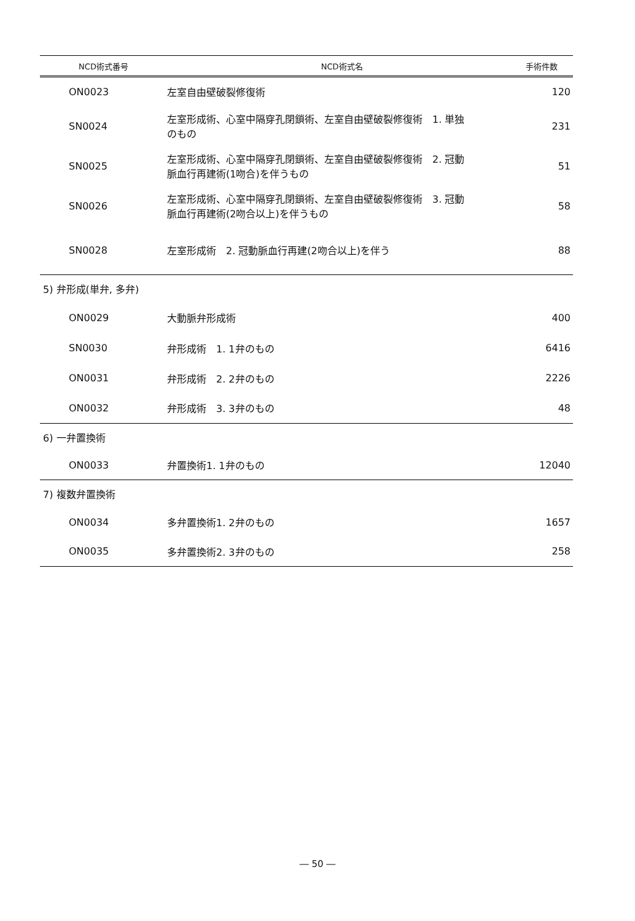| NCD術式番号 | NCD術式名 | 手術件数 |
| --- | --- | --- |
| ON0023 | 左室自由壁破裂修復術 | 120 |
| SN0024 | 左室形成術、心室中隔穿孔閉鎖術、左室自由壁破裂修復術 1. 単独 のもの | 231 |
| SN0025 | 左室形成術、心室中隔穿孔閉鎖術、左室自由壁破裂修復術 2. 冠動 脈血行再建術(1吻合)を伴うもの | 51 |
| SN0026 | 左室形成術、心室中隔穿孔閉鎖術、左室自由壁破裂修復術 3. 冠動 脈血行再建術(2吻合以上)を伴うもの | 58 |
| SN0028 | 左室形成術 2. 冠動脈血行再建(2吻合以上)を伴う | 88 |
| 5) 弁形成(単弁, 多弁) | | |
| ON0029 | 大動脈弁形成術 | 400 |
| SN0030 | 弁形成術 1. 1弁のもの | 6416 |
| ON0031 | 弁形成術 2. 2弁のもの | 2226 |
| ON0032 | 弁形成術 3. 3弁のもの | 48 |
| 6) 一弁置換術 | | |
| ON0033 | 弁置換術1. 1弁のもの | 12040 |
| 7) 複数弁置換術 | | |
| ON0034 | 多弁置換術1. 2弁のもの | 1657 |
| ON0035 | 多弁置換術2. 3弁のもの | 258 |
― 50 ―